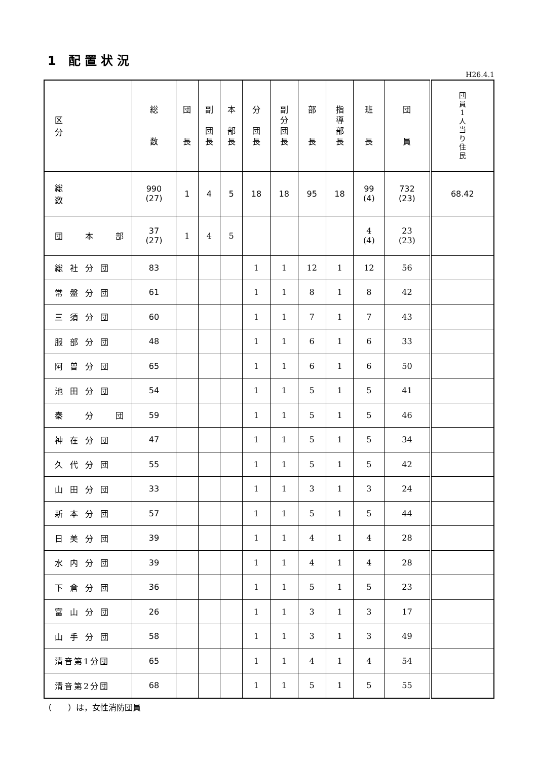1 配置状況
H26.4.1
| 区 分 | 総 数 | 団 長 | 副 団 長 | 本 部 長 | 分 団 長 | 副 分 団 長 | 部 長 | 指 導 部 長 | 班 長 | 団 員 | 団 員 1 人 当 り 住 民 |
| --- | --- | --- | --- | --- | --- | --- | --- | --- | --- | --- | --- |
| 総 数 | 990 (27) | 1 | 4 | 5 | 18 | 18 | 95 | 18 | 99 (4) | 732 (23) | 68.42 |
| 団 本 部 | 37 (27) | 1 | 4 | 5 | | | | | 4 (4) | 23 (23) | |
| 総社分団 | 83 | | | | 1 | 1 | 12 | 1 | 12 | 56 | |
| 常盤分団 | 61 | | | | 1 | 1 | 8 | 1 | 8 | 42 | |
| 三須分団 | 60 | | | | 1 | 1 | 7 | 1 | 7 | 43 | |
| 服部分団 | 48 | | | | 1 | 1 | 6 | 1 | 6 | 33 | |
| 阿曽分団 | 65 | | | | 1 | 1 | 6 | 1 | 6 | 50 | |
| 池田分団 | 54 | | | | 1 | 1 | 5 | 1 | 5 | 41 | |
| 秦 分 団 | 59 | | | | 1 | 1 | 5 | 1 | 5 | 46 | |
| 神在分団 | 47 | | | | 1 | 1 | 5 | 1 | 5 | 34 | |
| 久代分団 | 55 | | | | 1 | 1 | 5 | 1 | 5 | 42 | |
| 山田分団 | 33 | | | | 1 | 1 | 3 | 1 | 3 | 24 | |
| 新本分団 | 57 | | | | 1 | 1 | 5 | 1 | 5 | 44 | |
| 日美分団 | 39 | | | | 1 | 1 | 4 | 1 | 4 | 28 | |
| 水内分団 | 39 | | | | 1 | 1 | 4 | 1 | 4 | 28 | |
| 下倉分団 | 36 | | | | 1 | 1 | 5 | 1 | 5 | 23 | |
| 富山分団 | 26 | | | | 1 | 1 | 3 | 1 | 3 | 17 | |
| 山手分団 | 58 | | | | 1 | 1 | 3 | 1 | 3 | 49 | |
| 清音第1分団 | 65 | | | | 1 | 1 | 4 | 1 | 4 | 54 | |
| 清音第2分団 | 68 | | | | 1 | 1 | 5 | 1 | 5 | 55 | |
（　　）は，女性消防団員